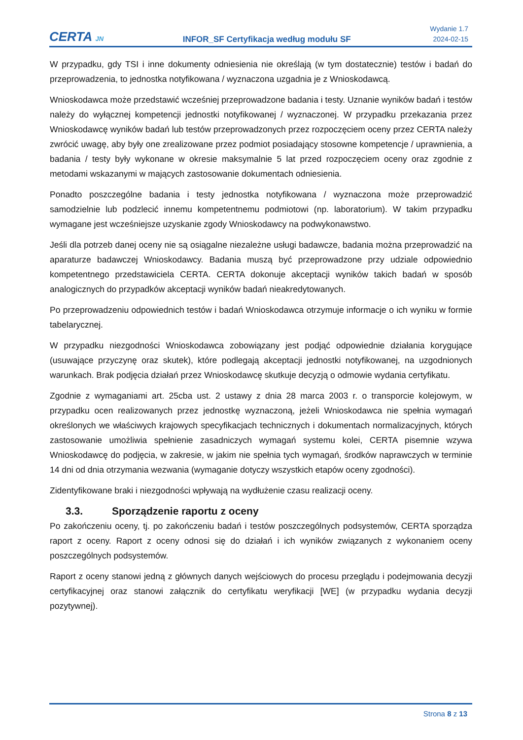CERTA JN
INFOR_SF Certyfikacja według modułu SF
Wydanie 1.7
2024-02-15
W przypadku, gdy TSI i inne dokumenty odniesienia nie określają (w tym dostatecznie) testów i badań do przeprowadzenia, to jednostka notyfikowana / wyznaczona uzgadnia je z Wnioskodawcą.
Wnioskodawca może przedstawić wcześniej przeprowadzone badania i testy. Uznanie wyników badań i testów należy do wyłącznej kompetencji jednostki notyfikowanej / wyznaczonej. W przypadku przekazania przez Wnioskodawcę wyników badań lub testów przeprowadzonych przez rozpoczęciem oceny przez CERTA należy zwrócić uwagę, aby były one zrealizowane przez podmiot posiadający stosowne kompetencje / uprawnienia, a badania / testy były wykonane w okresie maksymalnie 5 lat przed rozpoczęciem oceny oraz zgodnie z metodami wskazanymi w mających zastosowanie dokumentach odniesienia.
Ponadto poszczególne badania i testy jednostka notyfikowana / wyznaczona może przeprowadzić samodzielnie lub podzlecić innemu kompetentnemu podmiotowi (np. laboratorium). W takim przypadku wymagane jest wcześniejsze uzyskanie zgody Wnioskodawcy na podwykonawstwo.
Jeśli dla potrzeb danej oceny nie są osiągalne niezależne usługi badawcze, badania można przeprowadzić na aparaturze badawczej Wnioskodawcy. Badania muszą być przeprowadzone przy udziale odpowiednio kompetentnego przedstawiciela CERTA. CERTA dokonuje akceptacji wyników takich badań w sposób analogicznych do przypadków akceptacji wyników badań nieakredytowanych.
Po przeprowadzeniu odpowiednich testów i badań Wnioskodawca otrzymuje informacje o ich wyniku w formie tabelarycznej.
W przypadku niezgodności Wnioskodawca zobowiązany jest podjąć odpowiednie działania korygujące (usuwające przyczynę oraz skutek), które podlegają akceptacji jednostki notyfikowanej, na uzgodnionych warunkach. Brak podjęcia działań przez Wnioskodawcę skutkuje decyzją o odmowie wydania certyfikatu.
Zgodnie z wymaganiami art. 25cba ust. 2 ustawy z dnia 28 marca 2003 r. o transporcie kolejowym, w przypadku ocen realizowanych przez jednostkę wyznaczoną, jeżeli Wnioskodawca nie spełnia wymagań określonych we właściwych krajowych specyfikacjach technicznych i dokumentach normalizacyjnych, których zastosowanie umożliwia spełnienie zasadniczych wymagań systemu kolei, CERTA pisemnie wzywa Wnioskodawcę do podjęcia, w zakresie, w jakim nie spełnia tych wymagań, środków naprawczych w terminie 14 dni od dnia otrzymania wezwania (wymaganie dotyczy wszystkich etapów oceny zgodności).
Zidentyfikowane braki i niezgodności wpływają na wydłużenie czasu realizacji oceny.
3.3. Sporządzenie raportu z oceny
Po zakończeniu oceny, tj. po zakończeniu badań i testów poszczególnych podsystemów, CERTA sporządza raport z oceny. Raport z oceny odnosi się do działań i ich wyników związanych z wykonaniem oceny poszczególnych podsystemów.
Raport z oceny stanowi jedną z głównych danych wejściowych do procesu przeglądu i podejmowania decyzji certyfikacyjnej oraz stanowi załącznik do certyfikatu weryfikacji [WE] (w przypadku wydania decyzji pozytywnej).
Strona 8 z 13